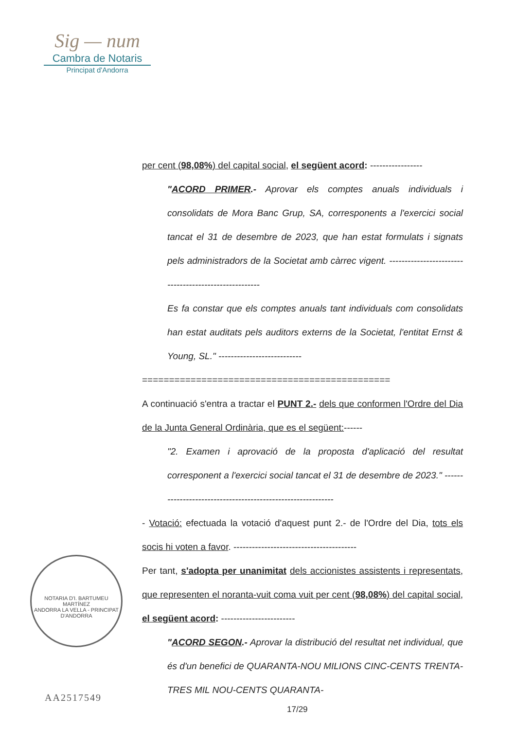Sig — num
Cambra de Notaris
Principat d'Andorra
per cent (98,08%) del capital social, el següent acord: -----------------
"ACORD PRIMER.- Aprovar els comptes anuals individuals i consolidats de Mora Banc Grup, SA, corresponents a l'exercici social tancat el 31 de desembre de 2023, que han estat formulats i signats pels administradors de la Societat amb càrrec vigent. ------------------------------------------------------
Es fa constar que els comptes anuals tant individuals com consolidats han estat auditats pels auditors externs de la Societat, l'entitat Ernst & Young, SL." ---------------------------
==============================================
A continuació s'entra a tractar el PUNT 2.- dels que conformen l'Ordre del Dia de la Junta General Ordinària, que es el següent:------
"2. Examen i aprovació de la proposta d'aplicació del resultat corresponent a l'exercici social tancat el 31 de desembre de 2023." ------------------------------------------------------------
- Votació: efectuada la votació d'aquest punt 2.- de l'Ordre del Dia, tots els socis hi voten a favor. ----------------------------------------
Per tant, s'adopta per unanimitat dels accionistes assistents i representats, que representen el noranta-vuit coma vuit per cent (98,08%) del capital social, el següent acord: ------------------------
"ACORD SEGON.- Aprovar la distribució del resultat net individual, que és d'un benefici de QUARANTA-NOU MILIONS CINC-CENTS TRENTA-TRES MIL NOU-CENTS QUARANTA-
NOTARIA D'I. BARTUMEU MARTÍNEZ
ANDORRA LA VELLA - PRINCIPAT D'ANDORRA
AA2517549
17/29